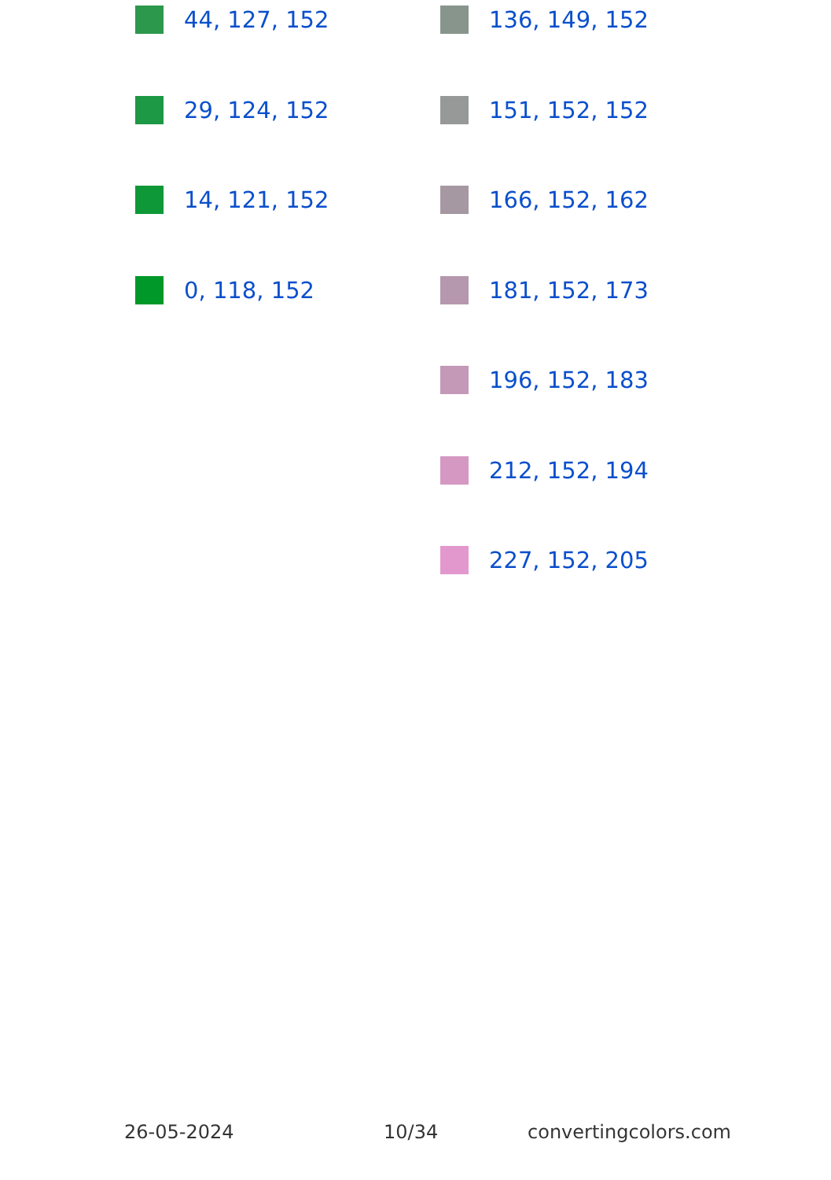44, 127, 152
29, 124, 152
14, 121, 152
0, 118, 152
136, 149, 152
151, 152, 152
166, 152, 162
181, 152, 173
196, 152, 183
212, 152, 194
227, 152, 205
26-05-2024 10/34 convertingcolors.com